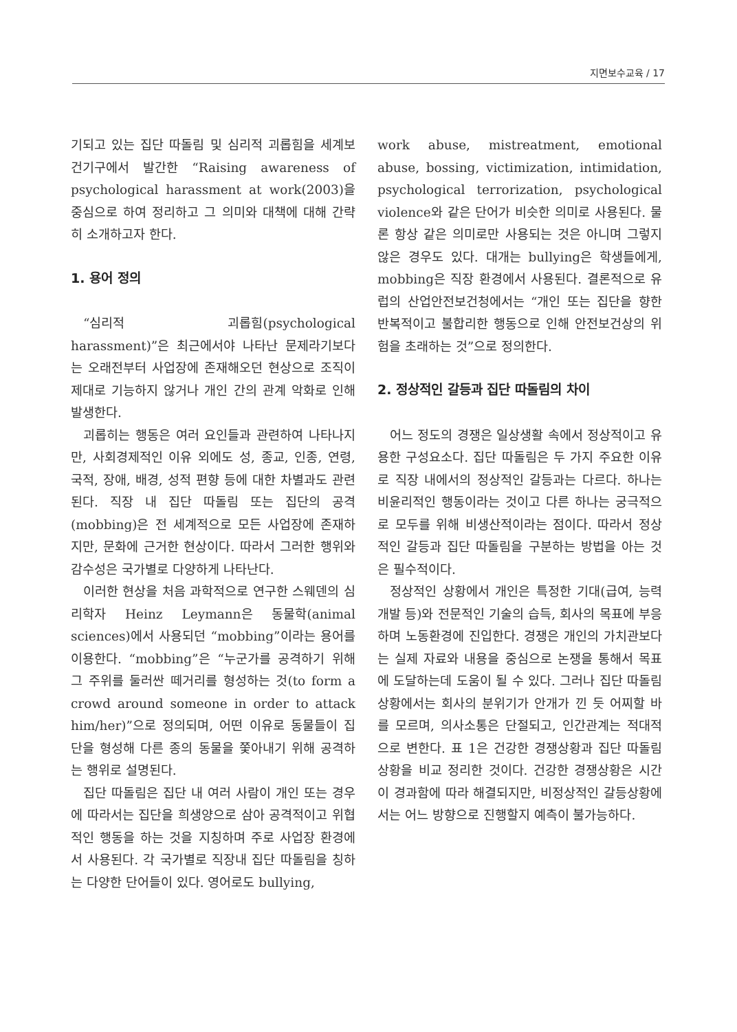지면보수교육 / 17
기되고 있는 집단 따돌림 및 심리적 괴롭힘을 세계보건기구에서 발간한 “Raising awareness of psychological harassment at work(2003)을 중심으로 하여 정리하고 그 의미와 대책에 대해 간략히 소개하고자 한다.
1. 용어 정의
“심리적 괴롭힘(psychological harassment)”은 최근에서야 나타난 문제라기보다는 오래전부터 사업장에 존재해오던 현상으로 조직이 제대로 기능하지 않거나 개인 간의 관계 악화로 인해 발생한다.
괴롭히는 행동은 여러 요인들과 관련하여 나타나지만, 사회경제적인 이유 외에도 성, 종교, 인종, 연령, 국적, 장애, 배경, 성적 편향 등에 대한 차별과도 관련된다. 직장 내 집단 따돌림 또는 집단의 공격(mobbing)은 전 세계적으로 모든 사업장에 존재하지만, 문화에 근거한 현상이다. 따라서 그러한 행위와 감수성은 국가별로 다양하게 나타난다.
이러한 현상을 처음 과학적으로 연구한 스웨덴의 심리학자 Heinz Leymann은 동물학(animal sciences)에서 사용되던 “mobbing”이라는 용어를 이용한다. “mobbing”은 “누군가를 공격하기 위해 그 주위를 둘러싼 떼거리를 형성하는 것(to form a crowd around someone in order to attack him/her)”으로 정의되며, 어떤 이유로 동물들이 집단을 형성해 다른 종의 동물을 쫓아내기 위해 공격하는 행위로 설명된다.
집단 따돌림은 집단 내 여러 사람이 개인 또는 경우에 따라서는 집단을 희생양으로 삼아 공격적이고 위협적인 행동을 하는 것을 지칭하며 주로 사업장 환경에서 사용된다. 각 국가별로 직장내 집단 따돌림을 칭하는 다양한 단어들이 있다. 영어로도 bullying,
work abuse, mistreatment, emotional abuse, bossing, victimization, intimidation, psychological terrorization, psychological violence와 같은 단어가 비슷한 의미로 사용된다. 물론 항상 같은 의미로만 사용되는 것은 아니며 그렇지 않은 경우도 있다. 대개는 bullying은 학생들에게, mobbing은 직장 환경에서 사용된다. 결론적으로 유럽의 산업안전보건청에서는 “개인 또는 집단을 향한 반복적이고 불합리한 행동으로 인해 안전보건상의 위험을 초래하는 것”으로 정의한다.
2. 정상적인 갈등과 집단 따돌림의 차이
어느 정도의 경쟁은 일상생활 속에서 정상적이고 유용한 구성요소다. 집단 따돌림은 두 가지 주요한 이유로 직장 내에서의 정상적인 갈등과는 다르다. 하나는 비윤리적인 행동이라는 것이고 다른 하나는 궁극적으로 모두를 위해 비생산적이라는 점이다. 따라서 정상적인 갈등과 집단 따돌림을 구분하는 방법을 아는 것은 필수적이다.
정상적인 상황에서 개인은 특정한 기대(급여, 능력개발 등)와 전문적인 기술의 습득, 회사의 목표에 부응하며 노동환경에 진입한다. 경쟁은 개인의 가치관보다는 실제 자료와 내용을 중심으로 논쟁을 통해서 목표에 도달하는데 도움이 될 수 있다. 그러나 집단 따돌림 상황에서는 회사의 분위기가 안개가 낀 듯 어찌할 바를 모르며, 의사소통은 단절되고, 인간관계는 적대적으로 변한다. 표 1은 건강한 경쟁상황과 집단 따돌림 상황을 비교 정리한 것이다. 건강한 경쟁상황은 시간이 경과함에 따라 해결되지만, 비정상적인 갈등상황에서는 어느 방향으로 진행할지 예측이 불가능하다.